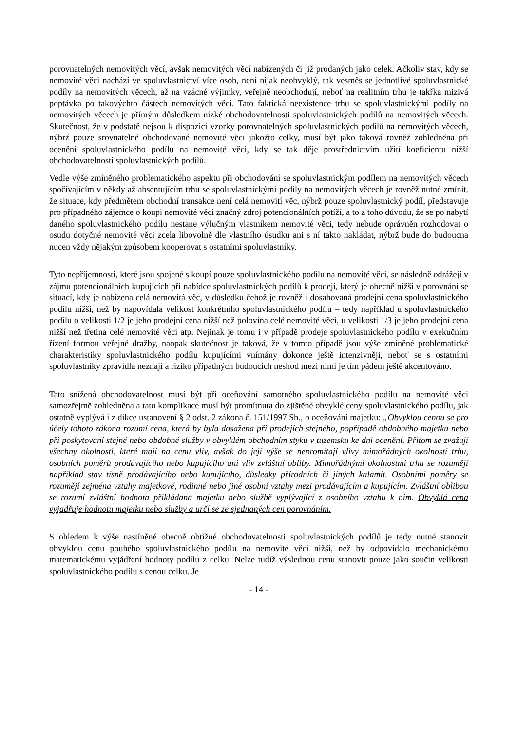porovnatelných nemovitých věcí, avšak nemovitých věcí nabízených či již prodaných jako celek. Ačkoliv stav, kdy se nemovité věci nachází ve spoluvlastnictví více osob, není nijak neobvyklý, tak vesměs se jednotlivé spoluvlastnické podíly na nemovitých věcech, až na vzácné výjimky, veřejně neobchodují, neboť na realitním trhu je takřka mizivá poptávka po takovýchto částech nemovitých věcí. Tato faktická neexistence trhu se spoluvlastnickými podíly na nemovitých věcech je přímým důsledkem nízké obchodovatelnosti spoluvlastnických podílů na nemovitých věcech. Skutečnost, že v podstatě nejsou k dispozici vzorky porovnatelných spoluvlastnických podílů na nemovitých věcech, nýbrž pouze srovnatelné obchodované nemovité věci jakožto celky, musí být jako taková rovněž zohledněna při ocenění spoluvlastnického podílu na nemovité věci, kdy se tak děje prostřednictvím užití koeficientu nižší obchodovatelnosti spoluvlastnických podílů.
Vedle výše zmíněného problematického aspektu při obchodování se spoluvlastnickým podílem na nemovitých věcech spočívajícím v někdy až absentujícím trhu se spoluvlastnickými podíly na nemovitých věcech je rovněž nutné zmínit, že situace, kdy předmětem obchodní transakce není celá nemovití věc, nýbrž pouze spoluvlastnický podíl, představuje pro případného zájemce o koupi nemovité věci značný zdroj potencionálních potíží, a to z toho důvodu, že se po nabytí daného spoluvlastnického podílu nestane výlučným vlastníkem nemovité věci, tedy nebude oprávněn rozhodovat o osudu dotyčné nemovité věci zcela libovolně dle vlastního úsudku ani s ní takto nakládat, nýbrž bude do budoucna nucen vždy nějakým způsobem kooperovat s ostatními spoluvlastníky.
Tyto nepříjemnosti, které jsou spojené s koupí pouze spoluvlastnického podílu na nemovité věci, se následně odrážejí v zájmu potencionálních kupujících při nabídce spoluvlastnických podílů k prodeji, který je obecně nižší v porovnání se situací, kdy je nabízena celá nemovitá věc, v důsledku čehož je rovněž i dosahovaná prodejní cena spoluvlastnického podílu nižší, než by napovídala velikost konkrétního spoluvlastnického podílu – tedy například u spoluvlastnického podílu o velikosti 1/2 je jeho prodejní cena nižší než polovina celé nemovité věci, u velikosti 1/3 je jeho prodejní cena nižší než třetina celé nemovité věci atp. Nejinak je tomu i v případě prodeje spoluvlastnického podílu v exekučním řízení formou veřejné dražby, naopak skutečnost je taková, že v tomto případě jsou výše zmíněné problematické charakteristiky spoluvlastnického podílu kupujícími vnímány dokonce ještě intenzivněji, neboť se s ostatními spoluvlastníky zpravidla neznají a riziko případných budoucích neshod mezi nimi je tím pádem ještě akcentováno.
Tato snížená obchodovatelnost musí být při oceňování samotného spoluvlastnického podílu na nemovité věci samozřejmě zohledněna a tato komplikace musí být promítnuta do zjištěné obvyklé ceny spoluvlastnického podílu, jak ostatně vyplývá i z dikce ustanovení § 2 odst. 2 zákona č. 151/1997 Sb., o oceňování majetku: „Obvyklou cenou se pro účely tohoto zákona rozumí cena, která by byla dosažena při prodejích stejného, popřípadě obdobného majetku nebo při poskytování stejné nebo obdobné služby v obvyklém obchodním styku v tuzemsku ke dni ocenění. Přitom se zvažují všechny okolnosti, které mají na cenu vliv, avšak do její výše se nepromítají vlivy mimořádných okolností trhu, osobních poměrů prodávajícího nebo kupujícího ani vliv zvláštní obliby. Mimořádnými okolnostmi trhu se rozumějí například stav tísně prodávajícího nebo kupujícího, důsledky přírodních či jiných kalamit. Osobními poměry se rozumějí zejména vztahy majetkové, rodinné nebo jiné osobní vztahy mezi prodávajícím a kupujícím. Zvláštní oblibou se rozumí zvláštní hodnota přikládaná majetku nebo službě vyplývající z osobního vztahu k nim. Obvyklá cena vyjadřuje hodnotu majetku nebo služby a určí se ze sjednaných cen porovnáním.
S ohledem k výše nastíněné obecně obtížné obchodovatelnosti spoluvlastnických podílů je tedy nutné stanovit obvyklou cenu pouhého spoluvlastnického podílu na nemovité věci nižší, než by odpovídalo mechanickému matematickému vyjádření hodnoty podílu z celku. Nelze tudíž výslednou cenu stanovit pouze jako součin velikosti spoluvlastnického podílu s cenou celku. Je
- 14 -